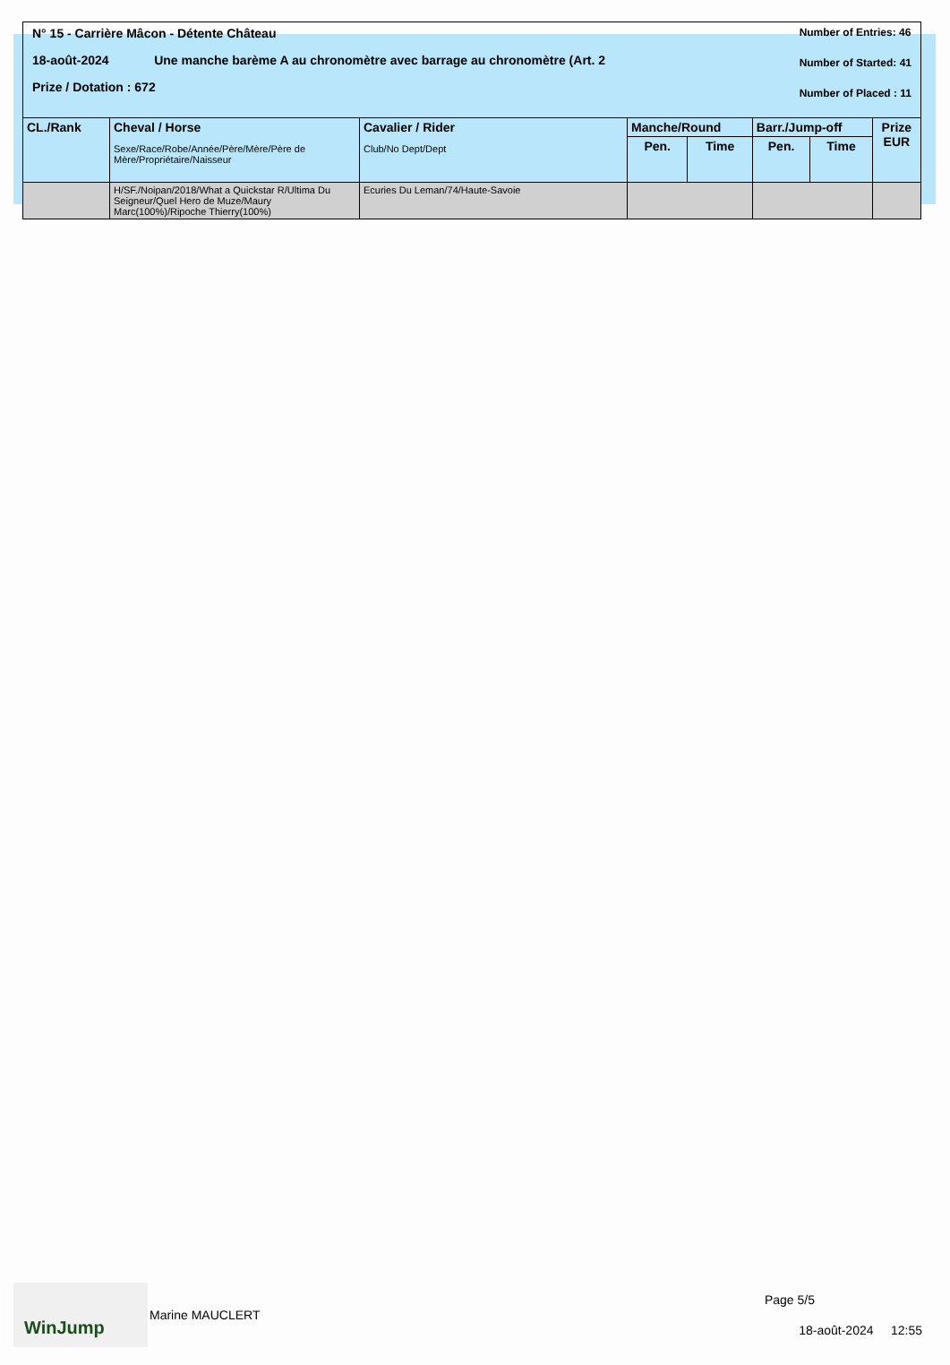N° 15 - Carrière Mâcon - Détente Château
18-août-2024 Une manche barème A au chronomètre avec barrage au chronomètre (Art. 2
Prize / Dotation : 672
Number of Entries: 46
Number of Started: 41
Number of Placed : 11
| CL./Rank | Cheval / Horse Sexe/Race/Robe/Année/Père/Mère/Père de Mère/Propriétaire/Naisseur | Cavalier / Rider Club/No Dept/Dept | Manche/Round | | Barr./Jump-off | | Prize EUR |
| --- | --- | --- | --- | --- | --- | --- | --- |
| | | | Pen. | Time | Pen. | Time | |
| | H/SF./Noipan/2018/What a Quickstar R/Ultima Du Seigneur/Quel Hero de Muze/Maury Marc(100%)/Ripoche Thierry(100%) | Ecuries Du Leman/74/Haute-Savoie | | | | | |
WinJump
Marine MAUCLERT
Page 5/5
18-août-2024 12:55